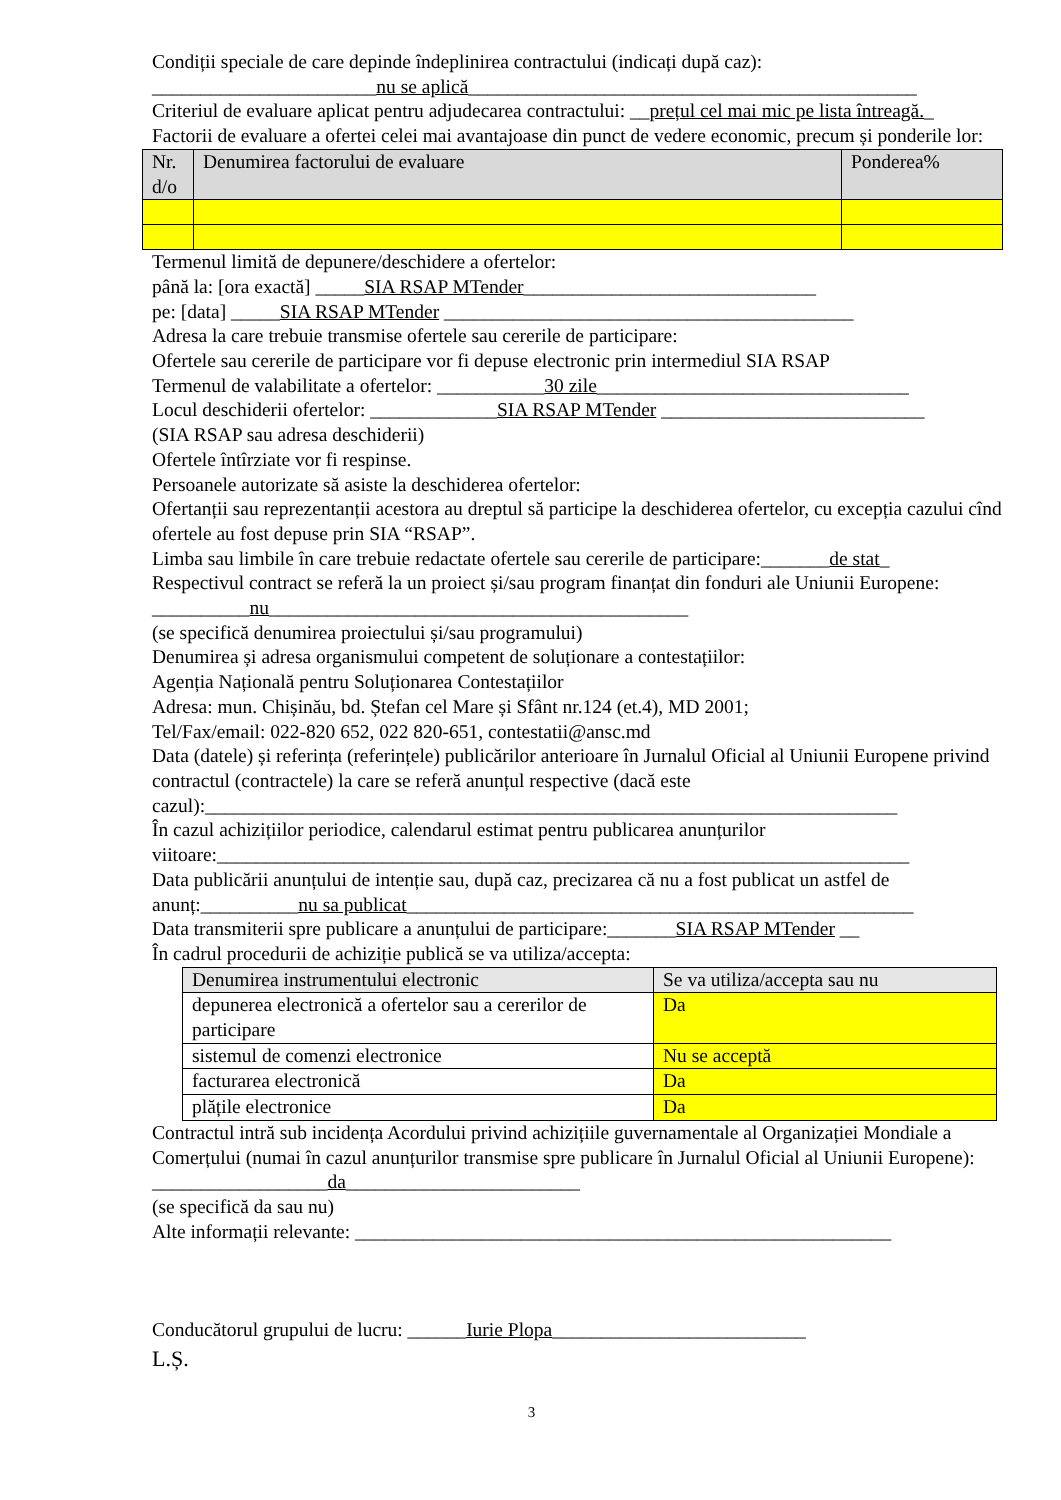Condiții speciale de care depinde îndeplinirea contractului (indicați după caz):
_______________________nu se aplică______________________________________________
Criteriul de evaluare aplicat pentru adjudecarea contractului: __prețul cel mai mic pe lista întreagă._
Factorii de evaluare a ofertei celei mai avantajoase din punct de vedere economic, precum și ponderile lor:
| Nr. d/o | Denumirea factorului de evaluare | Ponderea% |
| --- | --- | --- |
Termenul limită de depunere/deschidere a ofertelor:
până la: [ora exactă] _____SIA RSAP MTender______________________________
pe: [data] _____SIA RSAP MTender __________________________________________
Adresa la care trebuie transmise ofertele sau cererile de participare:
Ofertele sau cererile de participare vor fi depuse electronic prin intermediul SIA RSAP
Termenul de valabilitate a ofertelor: ___________30 zile________________________________
Locul deschiderii ofertelor: _____________SIA RSAP MTender ___________________________
(SIA RSAP sau adresa deschiderii)
Ofertele întîrziate vor fi respinse.
Persoanele autorizate să asiste la deschiderea ofertelor:
Ofertanții sau reprezentanții acestora au dreptul să participe la deschiderea ofertelor, cu excepția cazului cînd ofertele au fost depuse prin SIA “RSAP”.
Limba sau limbile în care trebuie redactate ofertele sau cererile de participare:_______de stat_
Respectivul contract se referă la un proiect și/sau program finanțat din fonduri ale Uniunii Europene: __________nu___________________________________________
(se specifică denumirea proiectului și/sau programului)
Denumirea și adresa organismului competent de soluționare a contestațiilor:
Agenția Națională pentru Soluționarea Contestațiilor
Adresa: mun. Chișinău, bd. Ștefan cel Mare și Sfânt nr.124 (et.4), MD 2001;
Tel/Fax/email: 022-820 652, 022 820-651, contestatii@ansc.md
Data (datele) și referința (referințele) publicărilor anterioare în Jurnalul Oficial al Uniunii Europene privind contractul (contractele) la care se referă anunțul respective (dacă este cazul):_______________________________________________________________________
În cazul achizițiilor periodice, calendarul estimat pentru publicarea anunțurilor viitoare:_______________________________________________________________________
Data publicării anunțului de intenție sau, după caz, precizarea că nu a fost publicat un astfel de anunț:__________nu sa publicat____________________________________________________
Data transmiterii spre publicare a anunțului de participare:_______SIA RSAP MTender __
În cadrul procedurii de achiziție publică se va utiliza/accepta:
| Denumirea instrumentului electronic | Se va utiliza/accepta sau nu |
| --- | --- |
| depunerea electronică a ofertelor sau a cererilor de participare | Da |
| sistemul de comenzi electronice | Nu se acceptă |
| facturarea electronică | Da |
| plățile electronice | Da |
Contractul intră sub incidența Acordului privind achizițiile guvernamentale al Organizației Mondiale a Comerțului (numai în cazul anunțurilor transmise spre publicare în Jurnalul Oficial al Uniunii Europene): __________________da________________________
(se specifică da sau nu)
Alte informații relevante: _______________________________________________________
Conducătorul grupului de lucru: ______Iurie Plopa__________________________
L.Ș.
3